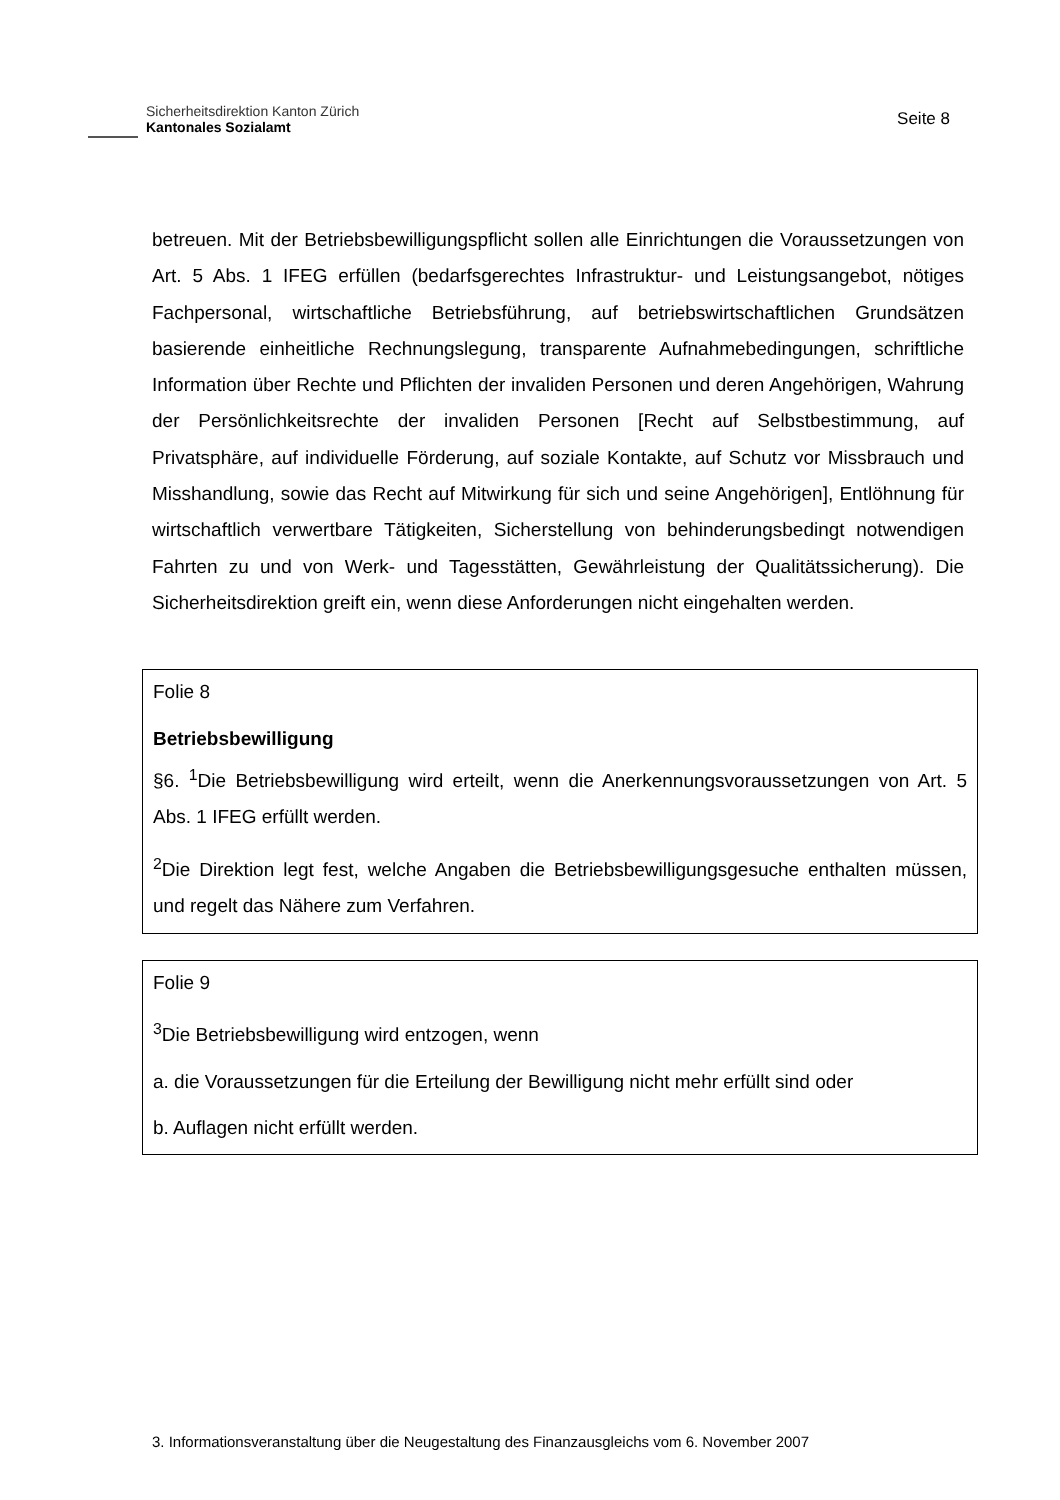Sicherheitsdirektion Kanton Zürich
Kantonales Sozialamt
Seite 8
betreuen. Mit der Betriebsbewilligungspflicht sollen alle Einrichtungen die Voraussetzungen von Art. 5 Abs. 1 IFEG erfüllen (bedarfsgerechtes Infrastruktur- und Leistungsangebot, nötiges Fachpersonal, wirtschaftliche Betriebsführung, auf betriebswirtschaftlichen Grundsätzen basierende einheitliche Rechnungslegung, transparente Aufnahmebedingungen, schriftliche Information über Rechte und Pflichten der invaliden Personen und deren Angehörigen, Wahrung der Persönlichkeitsrechte der invaliden Personen [Recht auf Selbstbestimmung, auf Privatsphäre, auf individuelle Förderung, auf soziale Kontakte, auf Schutz vor Missbrauch und Misshandlung, sowie das Recht auf Mitwirkung für sich und seine Angehörigen], Entlöhnung für wirtschaftlich verwertbare Tätigkeiten, Sicherstellung von behinderungsbedingt notwendigen Fahrten zu und von Werk- und Tagesstätten, Gewährleistung der Qualitätssicherung). Die Sicherheitsdirektion greift ein, wenn diese Anforderungen nicht eingehalten werden.
Folie 8
Betriebsbewilligung
§6. <sup>1</sup>Die Betriebsbewilligung wird erteilt, wenn die Anerkennungsvoraussetzungen von Art. 5 Abs. 1 IFEG erfüllt werden.
<sup>2</sup> Die Direktion legt fest, welche Angaben die Betriebsbewilligungsgesuche enthalten müssen, und regelt das Nähere zum Verfahren.
Folie 9
<sup>3</sup> Die Betriebsbewilligung wird entzogen, wenn
a. die Voraussetzungen für die Erteilung der Bewilligung nicht mehr erfüllt sind oder
b. Auflagen nicht erfüllt werden.
3. Informationsveranstaltung über die Neugestaltung des Finanzausgleichs vom 6. November 2007